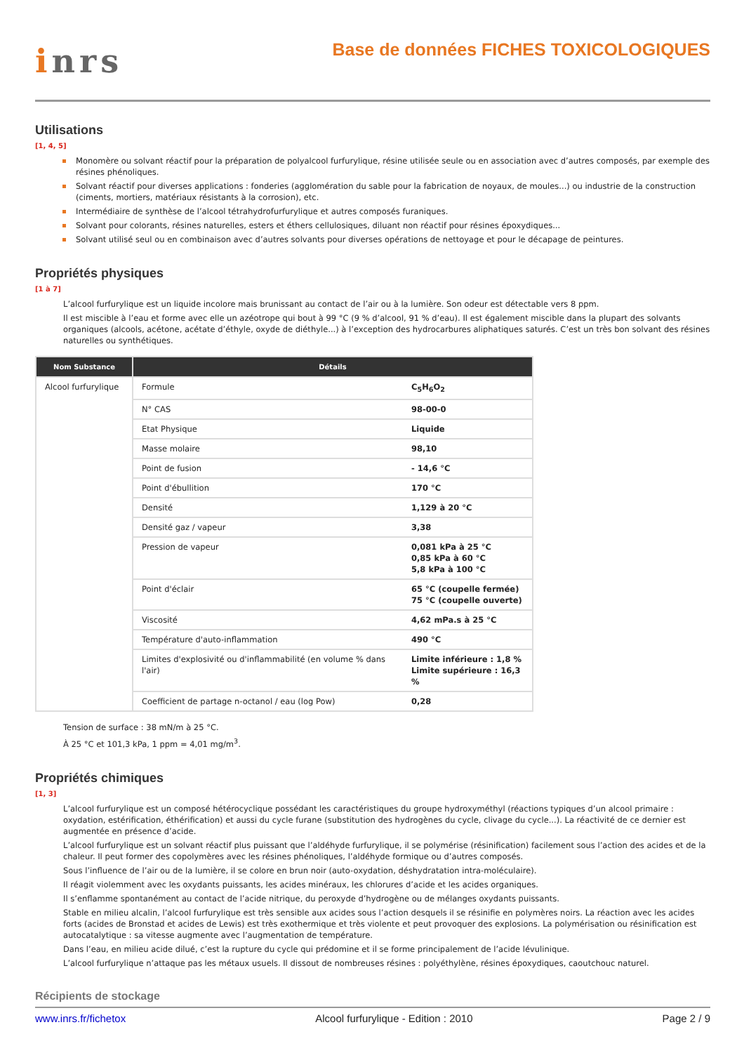inrs
Base de données FICHES TOXICOLOGIQUES
Utilisations
[1, 4, 5]
Monomère ou solvant réactif pour la préparation de polyalcool furfurylique, résine utilisée seule ou en association avec d’autres composés, par exemple des résines phénoliques.
Solvant réactif pour diverses applications : fonderies (agglomération du sable pour la fabrication de noyaux, de moules...) ou industrie de la construction (ciments, mortiers, matériaux résistants à la corrosion), etc.
Intermédiaire de synthèse de l’alcool tétrahydrofurfurylique et autres composés furaniques.
Solvant pour colorants, résines naturelles, esters et éthers cellulosiques, diluant non réactif pour résines époxydiques...
Solvant utilisé seul ou en combinaison avec d’autres solvants pour diverses opérations de nettoyage et pour le décapage de peintures.
Propriétés physiques
[1 à 7]
L’alcool furfurylique est un liquide incolore mais brunissant au contact de l’air ou à la lumière. Son odeur est détectable vers 8 ppm.
Il est miscible à l’eau et forme avec elle un azéotrope qui bout à 99 °C (9 % d’alcool, 91 % d’eau). Il est également miscible dans la plupart des solvants organiques (alcools, acétone, acétate d’éthyle, oxyde de diéthyle...) à l’exception des hydrocarbures aliphatiques saturés. C’est un très bon solvant des résines naturelles ou synthétiques.
| Nom Substance | Détails |
| --- | --- |
| Alcool furfurylique | / Formule / C<sub>5</sub>H<sub>6</sub>O<sub>2</sub> / / N° CAS / 98-00-0 / / Etat Physique / Liquide / / Masse molaire / 98,10 / / Point de fusion / - 14,6 °C / / Point d'ébullition / 170 °C / / Densité / 1,129 à 20 °C / / Densité gaz / vapeur / 3,38 / / Pression de vapeur / 0,081 kPa à 25 °C 0,85 kPa à 60 °C 5,8 kPa à 100 °C / / Point d'éclair / 65 °C (coupelle fermée) 75 °C (coupelle ouverte) / / Viscosité / 4,62 mPa.s à 25 °C / / Température d'auto-inflammation / 490 °C / / Limites d'explosivité ou d'inflammabilité (en volume % dans l'air) / Limite inférieure : 1,8 % Limite supérieure : 16,3 % / / Coefficient de partage n-octanol / eau (log Pow) / 0,28 / |
Tension de surface : 38 mN/m à 25 °C.
À 25 °C et 101,3 kPa, 1 ppm = 4,01 mg/m<sup>3</sup>.
Propriétés chimiques
[1, 3]
L’alcool furfurylique est un composé hétérocyclique possédant les caractéristiques du groupe hydroxyméthyl (réactions typiques d’un alcool primaire : oxydation, estérification, éthérification) et aussi du cycle furane (substitution des hydrogènes du cycle, clivage du cycle...). La réactivité de ce dernier est augmentée en présence d’acide.
L’alcool furfurylique est un solvant réactif plus puissant que l’aldéhyde furfurylique, il se polymérise (résinification) facilement sous l’action des acides et de la chaleur. Il peut former des copolymères avec les résines phénoliques, l’aldéhyde formique ou d’autres composés.
Sous l’influence de l’air ou de la lumière, il se colore en brun noir (auto-oxydation, déshydratation intra-moléculaire).
Il réagit violemment avec les oxydants puissants, les acides minéraux, les chlorures d’acide et les acides organiques.
Il s’enflamme spontanément au contact de l’acide nitrique, du peroxyde d’hydrogène ou de mélanges oxydants puissants.
Stable en milieu alcalin, l’alcool furfurylique est très sensible aux acides sous l’action desquels il se résinifie en polymères noirs. La réaction avec les acides forts (acides de Bronstad et acides de Lewis) est très exothermique et très violente et peut provoquer des explosions. La polymérisation ou résinification est autocatalytique : sa vitesse augmente avec l’augmentation de température.
Dans l’eau, en milieu acide dilué, c’est la rupture du cycle qui prédomine et il se forme principalement de l’acide lévulinique.
L’alcool furfurylique n’attaque pas les métaux usuels. Il dissout de nombreuses résines : polyéthylène, résines époxydiques, caoutchouc naturel.
Récipients de stockage
www.inrs.fr/fichetox Alcool furfurylique - Edition : 2010 Page 2 / 9